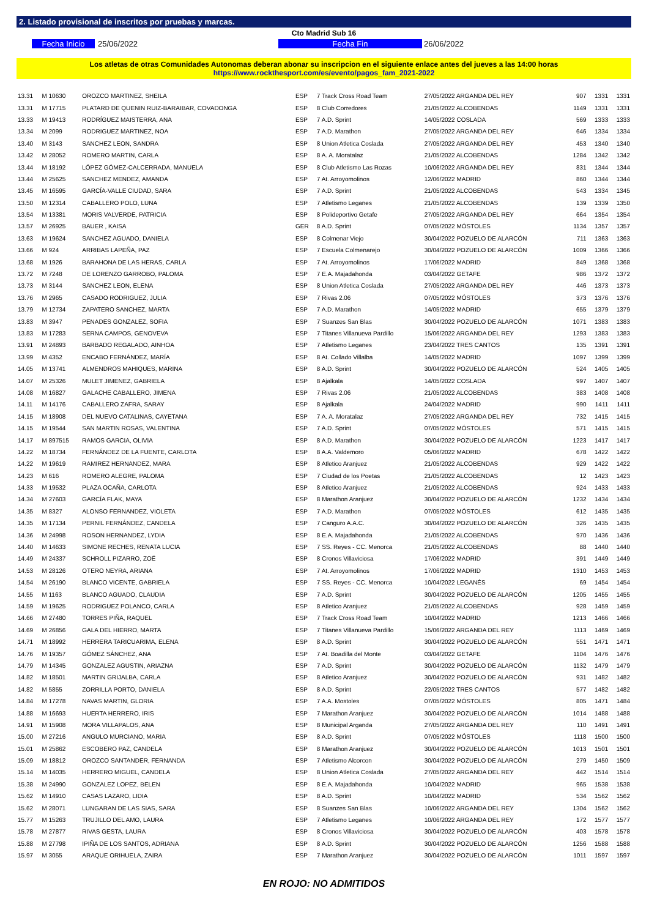2. Listado provisional de inscritos por pruebas y marcas.
Cto Madrid Sub 16
Fecha Inicio 25/06/2022 Fecha Fin 26/06/2022
Los atletas de otras Comunidades Autonomas deberan abonar su inscripcion en el siguiente enlace antes del jueves a las 14:00 horas
https://www.rockthesport.com/es/evento/pagos_fam_2021-2022
| 13.31 | M 10630 | OROZCO MARTINEZ, SHEILA | ESP | 7 Track Cross Road Team | 27/05/2022 ARGANDA DEL REY | 907 | 1331 | 1331 |
| 13.31 | M 17715 | PLATARD DE QUENIN RUIZ-BARAIBAR, COVADONGA | ESP | 8 Club Corredores | 21/05/2022 ALCOBENDAS | 1149 | 1331 | 1331 |
| 13.33 | M 19413 | RODRÍGUEZ MAISTERRA, ANA | ESP | 7 A.D. Sprint | 14/05/2022 COSLADA | 569 | 1333 | 1333 |
| 13.34 | M 2099 | RODRIGUEZ MARTINEZ, NOA | ESP | 7 A.D. Marathon | 27/05/2022 ARGANDA DEL REY | 646 | 1334 | 1334 |
| 13.40 | M 3143 | SANCHEZ LEON, SANDRA | ESP | 8 Union Atletica Coslada | 27/05/2022 ARGANDA DEL REY | 453 | 1340 | 1340 |
| 13.42 | M 28052 | ROMERO MARTIN, CARLA | ESP | 8 A. A. Moratalaz | 21/05/2022 ALCOBENDAS | 1284 | 1342 | 1342 |
| 13.44 | M 18192 | LÓPEZ GÓMEZ-CALCERRADA, MANUELA | ESP | 8 Club Atletismo Las Rozas | 10/06/2022 ARGANDA DEL REY | 831 | 1344 | 1344 |
| 13.44 | M 25625 | SANCHEZ MENDEZ, AMANDA | ESP | 7 At. Arroyomolinos | 12/06/2022 MADRID | 860 | 1344 | 1344 |
| 13.45 | M 16595 | GARCÍA-VALLE CIUDAD, SARA | ESP | 7 A.D. Sprint | 21/05/2022 ALCOBENDAS | 543 | 1334 | 1345 |
| 13.50 | M 12314 | CABALLERO POLO, LUNA | ESP | 7 Atletismo Leganes | 21/05/2022 ALCOBENDAS | 139 | 1339 | 1350 |
| 13.54 | M 13381 | MORIS VALVERDE, PATRICIA | ESP | 8 Polideportivo Getafe | 27/05/2022 ARGANDA DEL REY | 664 | 1354 | 1354 |
| 13.57 | M 26925 | BAUER , KAISA | GER | 8 A.D. Sprint | 07/05/2022 MÓSTOLES | 1134 | 1357 | 1357 |
| 13.63 | M 19624 | SANCHEZ AGUADO, DANIELA | ESP | 8 Colmenar Viejo | 30/04/2022 POZUELO DE ALARCÓN | 711 | 1363 | 1363 |
| 13.66 | M 924 | ARRIBAS LAPEÑA, PAZ | ESP | 7 Escuela Colmenarejo | 30/04/2022 POZUELO DE ALARCÓN | 1009 | 1366 | 1366 |
| 13.68 | M 1926 | BARAHONA DE LAS HERAS, CARLA | ESP | 7 At. Arroyomolinos | 17/06/2022 MADRID | 849 | 1368 | 1368 |
| 13.72 | M 7248 | DE LORENZO GARROBO, PALOMA | ESP | 7 E.A. Majadahonda | 03/04/2022 GETAFE | 986 | 1372 | 1372 |
| 13.73 | M 3144 | SANCHEZ LEON, ELENA | ESP | 8 Union Atletica Coslada | 27/05/2022 ARGANDA DEL REY | 446 | 1373 | 1373 |
| 13.76 | M 2965 | CASADO RODRIGUEZ, JULIA | ESP | 7 Rivas 2.06 | 07/05/2022 MÓSTOLES | 373 | 1376 | 1376 |
| 13.79 | M 12734 | ZAPATERO SANCHEZ, MARTA | ESP | 7 A.D. Marathon | 14/05/2022 MADRID | 655 | 1379 | 1379 |
| 13.83 | M 3947 | PENADES GONZALEZ, SOFIA | ESP | 7 Suanzes San Blas | 30/04/2022 POZUELO DE ALARCÓN | 1071 | 1383 | 1383 |
| 13.83 | M 17283 | SERNA CAMPOS, GENOVEVA | ESP | 7 Titanes Villanueva Pardillo | 15/06/2022 ARGANDA DEL REY | 1293 | 1383 | 1383 |
| 13.91 | M 24893 | BARBADO REGALADO, AINHOA | ESP | 7 Atletismo Leganes | 23/04/2022 TRES CANTOS | 135 | 1391 | 1391 |
| 13.99 | M 4352 | ENCABO FERNÁNDEZ, MARÍA | ESP | 8 At. Collado Villalba | 14/05/2022 MADRID | 1097 | 1399 | 1399 |
| 14.05 | M 13741 | ALMENDROS MAHIQUES, MARINA | ESP | 8 A.D. Sprint | 30/04/2022 POZUELO DE ALARCÓN | 524 | 1405 | 1405 |
| 14.07 | M 25326 | MULET JIMENEZ, GABRIELA | ESP | 8 Ajalkala | 14/05/2022 COSLADA | 997 | 1407 | 1407 |
| 14.08 | M 16827 | GALACHE CABALLERO, JIMENA | ESP | 7 Rivas 2.06 | 21/05/2022 ALCOBENDAS | 383 | 1408 | 1408 |
| 14.11 | M 14176 | CABALLERO ZAFRA, SARAY | ESP | 8 Ajalkala | 24/04/2022 MADRID | 990 | 1411 | 1411 |
| 14.15 | M 18908 | DEL NUEVO CATALINAS, CAYETANA | ESP | 7 A. A. Moratalaz | 27/05/2022 ARGANDA DEL REY | 732 | 1415 | 1415 |
| 14.15 | M 19544 | SAN MARTIN ROSAS, VALENTINA | ESP | 7 A.D. Sprint | 07/05/2022 MÓSTOLES | 571 | 1415 | 1415 |
| 14.17 | M 897515 | RAMOS GARCIA, OLIVIA | ESP | 8 A.D. Marathon | 30/04/2022 POZUELO DE ALARCÓN | 1223 | 1417 | 1417 |
| 14.22 | M 18734 | FERNÁNDEZ DE LA FUENTE, CARLOTA | ESP | 8 A.A. Valdemoro | 05/06/2022 MADRID | 678 | 1422 | 1422 |
| 14.22 | M 19619 | RAMIREZ HERNANDEZ, MARA | ESP | 8 Atletico Aranjuez | 21/05/2022 ALCOBENDAS | 929 | 1422 | 1422 |
| 14.23 | M 616 | ROMERO ALEGRE, PALOMA | ESP | 7 Ciudad de los Poetas | 21/05/2022 ALCOBENDAS | 12 | 1423 | 1423 |
| 14.33 | M 19532 | PLAZA OCAÑA, CARLOTA | ESP | 8 Atletico Aranjuez | 21/05/2022 ALCOBENDAS | 924 | 1433 | 1433 |
| 14.34 | M 27603 | GARCÍA FLAK, MAYA | ESP | 8 Marathon Aranjuez | 30/04/2022 POZUELO DE ALARCÓN | 1232 | 1434 | 1434 |
| 14.35 | M 8327 | ALONSO FERNANDEZ, VIOLETA | ESP | 7 A.D. Marathon | 07/05/2022 MÓSTOLES | 612 | 1435 | 1435 |
| 14.35 | M 17134 | PERNIL FERNÁNDEZ, CANDELA | ESP | 7 Canguro A.A.C. | 30/04/2022 POZUELO DE ALARCÓN | 326 | 1435 | 1435 |
| 14.36 | M 24998 | ROSON HERNANDEZ, LYDIA | ESP | 8 E.A. Majadahonda | 21/05/2022 ALCOBENDAS | 970 | 1436 | 1436 |
| 14.40 | M 14633 | SIMONE RECHES, RENATA LUCIA | ESP | 7 SS. Reyes - CC. Menorca | 21/05/2022 ALCOBENDAS | 88 | 1440 | 1440 |
| 14.49 | M 24337 | SCHROLL PIZARRO, ZOË | ESP | 8 Cronos Villaviciosa | 17/06/2022 MADRID | 391 | 1449 | 1449 |
| 14.53 | M 28126 | OTERO NEYRA, ARIANA | ESP | 7 At. Arroyomolinos | 17/06/2022 MADRID | 1310 | 1453 | 1453 |
| 14.54 | M 26190 | BLANCO VICENTE, GABRIELA | ESP | 7 SS. Reyes - CC. Menorca | 10/04/2022 LEGANÉS | 69 | 1454 | 1454 |
| 14.55 | M 1163 | BLANCO AGUADO, CLAUDIA | ESP | 7 A.D. Sprint | 30/04/2022 POZUELO DE ALARCÓN | 1205 | 1455 | 1455 |
| 14.59 | M 19625 | RODRIGUEZ POLANCO, CARLA | ESP | 8 Atletico Aranjuez | 21/05/2022 ALCOBENDAS | 928 | 1459 | 1459 |
| 14.66 | M 27480 | TORRES PIÑA, RAQUEL | ESP | 7 Track Cross Road Team | 10/04/2022 MADRID | 1213 | 1466 | 1466 |
| 14.69 | M 26856 | GALA DEL HIERRO, MARTA | ESP | 7 Titanes Villanueva Pardillo | 15/06/2022 ARGANDA DEL REY | 1113 | 1469 | 1469 |
| 14.71 | M 18992 | HERRERA TARICUARIMA, ELENA | ESP | 8 A.D. Sprint | 30/04/2022 POZUELO DE ALARCÓN | 551 | 1471 | 1471 |
| 14.76 | M 19357 | GÓMEZ SÁNCHEZ, ANA | ESP | 7 At. Boadilla del Monte | 03/04/2022 GETAFE | 1104 | 1476 | 1476 |
| 14.79 | M 14345 | GONZALEZ AGUSTIN, ARIAZNA | ESP | 7 A.D. Sprint | 30/04/2022 POZUELO DE ALARCÓN | 1132 | 1479 | 1479 |
| 14.82 | M 18501 | MARTIN GRIJALBA, CARLA | ESP | 8 Atletico Aranjuez | 30/04/2022 POZUELO DE ALARCÓN | 931 | 1482 | 1482 |
| 14.82 | M 5855 | ZORRILLA PORTO, DANIELA | ESP | 8 A.D. Sprint | 22/05/2022 TRES CANTOS | 577 | 1482 | 1482 |
| 14.84 | M 17278 | NAVAS MARTIN, GLORIA | ESP | 7 A.A. Mostoles | 07/05/2022 MÓSTOLES | 805 | 1471 | 1484 |
| 14.88 | M 16693 | HUERTA HERRERO, IRIS | ESP | 7 Marathon Aranjuez | 30/04/2022 POZUELO DE ALARCÓN | 1014 | 1488 | 1488 |
| 14.91 | M 15908 | MORA VILLAPALOS, ANA | ESP | 8 Municipal Arganda | 27/05/2022 ARGANDA DEL REY | 110 | 1491 | 1491 |
| 15.00 | M 27216 | ANGULO MURCIANO, MARIA | ESP | 8 A.D. Sprint | 07/05/2022 MÓSTOLES | 1118 | 1500 | 1500 |
| 15.01 | M 25862 | ESCOBERO PAZ, CANDELA | ESP | 8 Marathon Aranjuez | 30/04/2022 POZUELO DE ALARCÓN | 1013 | 1501 | 1501 |
| 15.09 | M 18812 | OROZCO SANTANDER, FERNANDA | ESP | 7 Atletismo Alcorcon | 30/04/2022 POZUELO DE ALARCÓN | 279 | 1450 | 1509 |
| 15.14 | M 14035 | HERRERO MIGUEL, CANDELA | ESP | 8 Union Atletica Coslada | 27/05/2022 ARGANDA DEL REY | 442 | 1514 | 1514 |
| 15.38 | M 24990 | GONZALEZ LOPEZ, BELEN | ESP | 8 E.A. Majadahonda | 10/04/2022 MADRID | 965 | 1538 | 1538 |
| 15.62 | M 14910 | CASAS LAZARO, LIDIA | ESP | 8 A.D. Sprint | 10/04/2022 MADRID | 534 | 1562 | 1562 |
| 15.62 | M 28071 | LUNGARAN DE LAS SIAS, SARA | ESP | 8 Suanzes San Blas | 10/06/2022 ARGANDA DEL REY | 1304 | 1562 | 1562 |
| 15.77 | M 15263 | TRUJILLO DEL AMO, LAURA | ESP | 7 Atletismo Leganes | 10/06/2022 ARGANDA DEL REY | 172 | 1577 | 1577 |
| 15.78 | M 27877 | RIVAS GESTA, LAURA | ESP | 8 Cronos Villaviciosa | 30/04/2022 POZUELO DE ALARCÓN | 403 | 1578 | 1578 |
| 15.88 | M 27798 | IPIÑA DE LOS SANTOS, ADRIANA | ESP | 8 A.D. Sprint | 30/04/2022 POZUELO DE ALARCÓN | 1256 | 1588 | 1588 |
| 15.97 | M 3055 | ARAQUE ORIHUELA, ZAIRA | ESP | 7 Marathon Aranjuez | 30/04/2022 POZUELO DE ALARCÓN | 1011 | 1597 | 1597 |
EN ROJO: NO ADMITIDOS